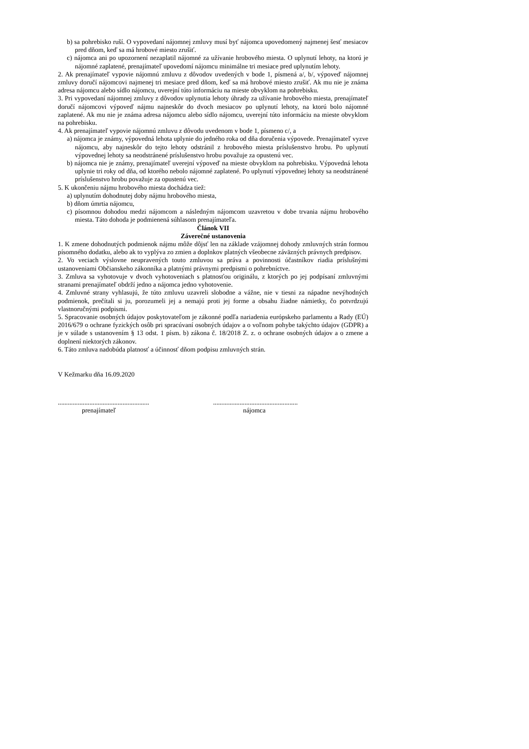b) sa pohrebisko ruší. O vypovedaní nájomnej zmluvy musí byť nájomca upovedomený najmenej šesť mesiacov pred dňom, keď sa má hrobové miesto zrušiť.
c) nájomca ani po upozornení nezaplatil nájomné za užívanie hrobového miesta. O uplynutí lehoty, na ktorú je nájomné zaplatené, prenajímateľ upovedomí nájomcu minimálne tri mesiace pred uplynutím lehoty.
2. Ak prenajímateľ vypovie nájomnú zmluvu z dôvodov uvedených v bode 1, písmená a/, b/, výpoveď nájomnej zmluvy doručí nájomcovi najmenej tri mesiace pred dňom, keď sa má hrobové miesto zrušiť. Ak mu nie je známa adresa nájomcu alebo sídlo nájomcu, uverejní túto informáciu na mieste obvyklom na pohrebisku.
3. Pri vypovedaní nájomnej zmluvy z dôvodov uplynutia lehoty úhrady za užívanie hrobového miesta, prenajímateľ doručí nájomcovi výpoveď nájmu najneskôr do dvoch mesiacov po uplynutí lehoty, na ktorú bolo nájomné zaplatené. Ak mu nie je známa adresa nájomcu alebo sídlo nájomcu, uverejní túto informáciu na mieste obvyklom na pohrebisku.
4. Ak prenajímateľ vypovie nájomnú zmluvu z dôvodu uvedenom v bode 1, písmeno c/, a
a) nájomca je známy, výpovedná lehota uplynie do jedného roka od dňa doručenia výpovede. Prenajímateľ vyzve nájomcu, aby najneskôr do tejto lehoty odstránil z hrobového miesta príslušenstvo hrobu. Po uplynutí výpovednej lehoty sa neodstránené príslušenstvo hrobu považuje za opustenú vec.
b) nájomca nie je známy, prenajímateľ uverejní výpoveď na mieste obvyklom na pohrebisku. Výpovedná lehota uplynie tri roky od dňa, od ktorého nebolo nájomné zaplatené. Po uplynutí výpovednej lehoty sa neodstránené príslušenstvo hrobu považuje za opustenú vec.
5. K ukončeniu nájmu hrobového miesta dochádza tiež:
a) uplynutím dohodnutej doby nájmu hrobového miesta,
b) dňom úmrtia nájomcu,
c) písomnou dohodou medzi nájomcom a následným nájomcom uzavretou v dobe trvania nájmu hrobového miesta. Táto dohoda je podmienená súhlasom prenajímateľa.
Článok VII
Záverečné ustanovenia
1. K zmene dohodnutých podmienok nájmu môže dôjsť len na základe vzájomnej dohody zmluvných strán formou písomného dodatku, alebo ak to vyplýva zo zmien a doplnkov platných všeobecne záväzných právnych predpisov.
2. Vo veciach výslovne neupravených touto zmluvou sa práva a povinnosti účastníkov riadia príslušnými ustanoveniami Občianskeho zákonníka a platnými právnymi predpismi o pohrebníctve.
3. Zmluva sa vyhotovuje v dvoch vyhotoveniach s platnosťou originálu, z ktorých po jej podpísaní zmluvnými stranami prenajímateľ obdrží jedno a nájomca jedno vyhotovenie.
4. Zmluvné strany vyhlasujú, že túto zmluvu uzavreli slobodne a vážne, nie v tiesni za nápadne nevýhodných podmienok, prečítali si ju, porozumeli jej a nemajú proti jej forme a obsahu žiadne námietky, čo potvrdzujú vlastnoručnými podpismi.
5. Spracovanie osobných údajov poskytovateľom je zákonné podľa nariadenia európskeho parlamentu a Rady (EÚ) 2016/679 o ochrane fyzických osôb pri spracúvaní osobných údajov a o voľnom pohybe takýchto údajov (GDPR) a je v súlade s ustanovením § 13 odst. 1 písm. b) zákona č. 18/2018 Z. z. o ochrane osobných údajov a o zmene a doplnení niektorých zákonov.
6. Táto zmluva nadobúda platnosť a účinnosť dňom podpisu zmluvných strán.
V Kežmarku dňa 16.09.2020
.......................................................
prenajímateľ
...................................................
nájomca